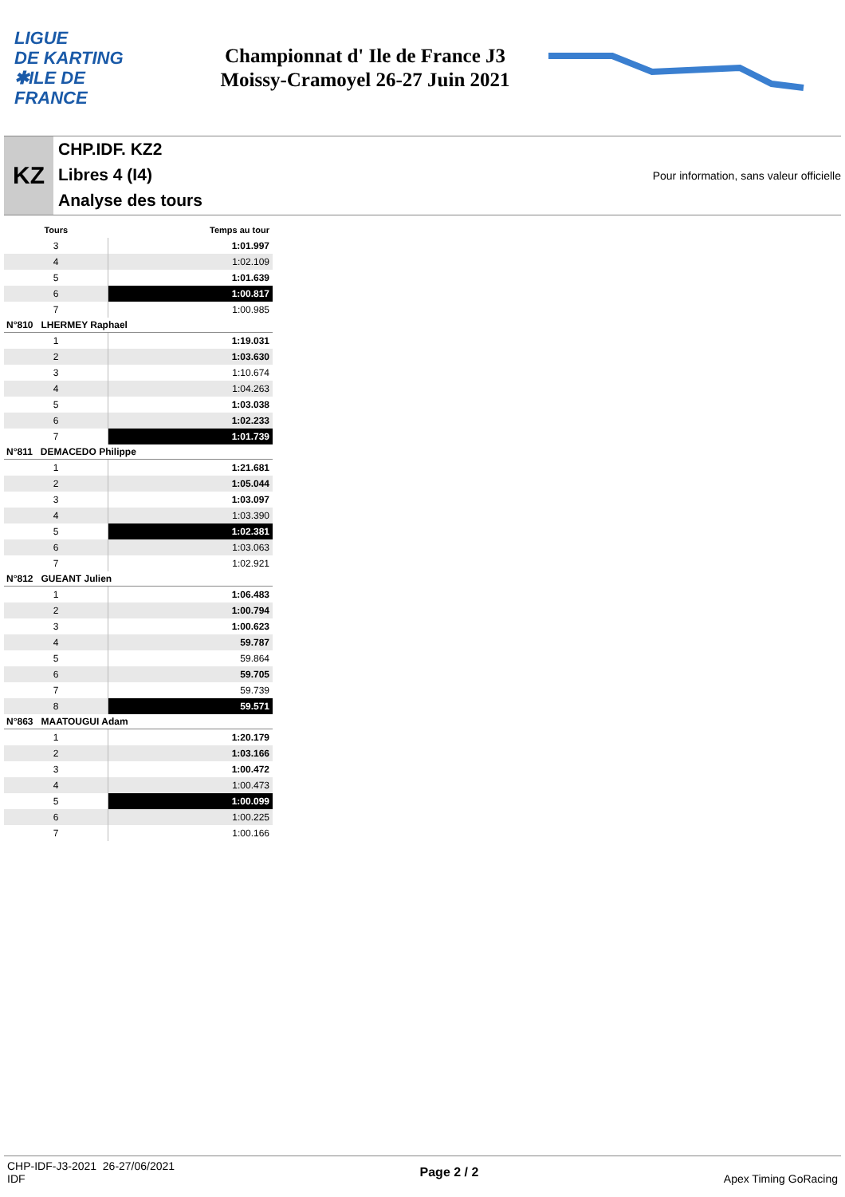LIGUE
DE KARTING
✱ILE DE
FRANCE
Championnat d' Ile de France J3
Moissy-Cramoyel 26-27 Juin 2021
KZ
CHP.IDF. KZ2
Libres 4 (I4)
Analyse des tours
Pour information, sans valeur officielle
| Tours | Temps au tour |
| --- | --- |
| 3 | 1:01.997 |
| 4 | 1:02.109 |
| 5 | 1:01.639 |
| 6 | 1:00.817 |
| 7 | 1:00.985 |
| N°810 LHERMEY Raphael | |
| 1 | 1:19.031 |
| 2 | 1:03.630 |
| 3 | 1:10.674 |
| 4 | 1:04.263 |
| 5 | 1:03.038 |
| 6 | 1:02.233 |
| 7 | 1:01.739 |
| N°811 DEMACEDO Philippe | |
| 1 | 1:21.681 |
| 2 | 1:05.044 |
| 3 | 1:03.097 |
| 4 | 1:03.390 |
| 5 | 1:02.381 |
| 6 | 1:03.063 |
| 7 | 1:02.921 |
| N°812 GUEANT Julien | |
| 1 | 1:06.483 |
| 2 | 1:00.794 |
| 3 | 1:00.623 |
| 4 | 59.787 |
| 5 | 59.864 |
| 6 | 59.705 |
| 7 | 59.739 |
| 8 | 59.571 |
| N°863 MAATOUGUI Adam | |
| 1 | 1:20.179 |
| 2 | 1:03.166 |
| 3 | 1:00.472 |
| 4 | 1:00.473 |
| 5 | 1:00.099 |
| 6 | 1:00.225 |
| 7 | 1:00.166 |
CHP-IDF-J3-2021 26-27/06/2021
IDF
Page 2 / 2 Apex Timing GoRacing